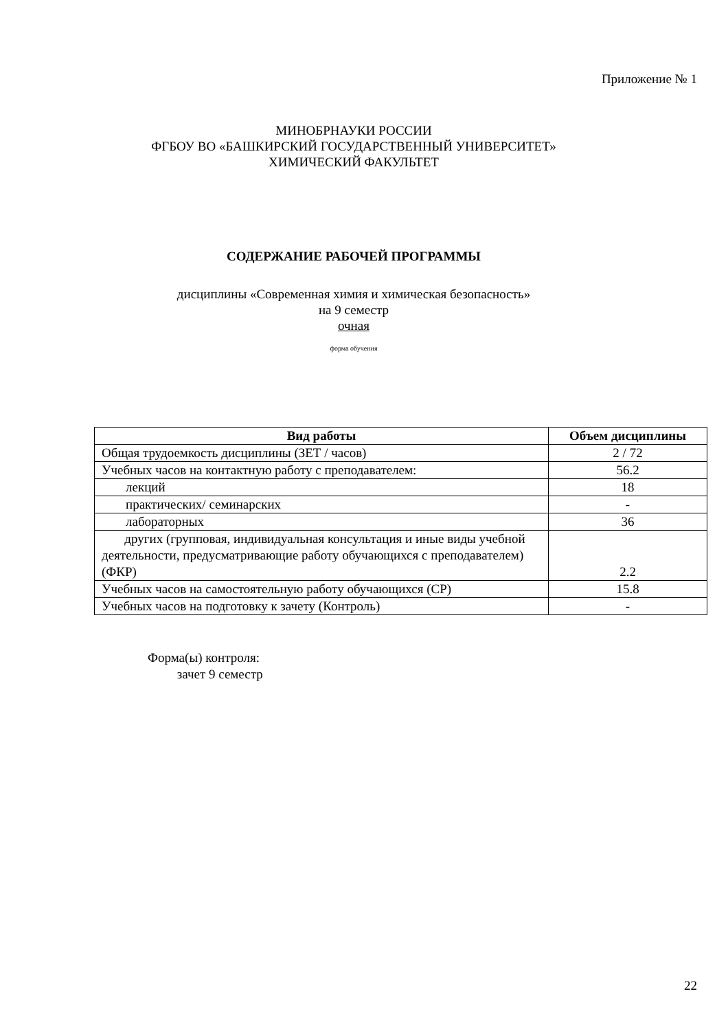Приложение № 1
МИНОБРНАУКИ РОССИИ
ФГБОУ ВО «БАШКИРСКИЙ ГОСУДАРСТВЕННЫЙ УНИВЕРСИТЕТ»
ХИМИЧЕСКИЙ ФАКУЛЬТЕТ
СОДЕРЖАНИЕ РАБОЧЕЙ ПРОГРАММЫ
дисциплины «Современная химия и химическая безопасность»
на 9 семестр
очная
форма обучения
| Вид работы | Объем дисциплины |
| --- | --- |
| Общая трудоемкость дисциплины (ЗЕТ / часов) | 2 / 72 |
| Учебных часов на контактную работу с преподавателем: | 56.2 |
| лекций | 18 |
| практических/ семинарских | - |
| лабораторных | 36 |
| других (групповая, индивидуальная консультация и иные виды учебной деятельности, предусматривающие работу обучающихся с преподавателем) (ФКР) | 2.2 |
| Учебных часов на самостоятельную работу обучающихся (СР) | 15.8 |
| Учебных часов на подготовку к зачету (Контроль) | - |
Форма(ы) контроля:
зачет 9 семестр
22